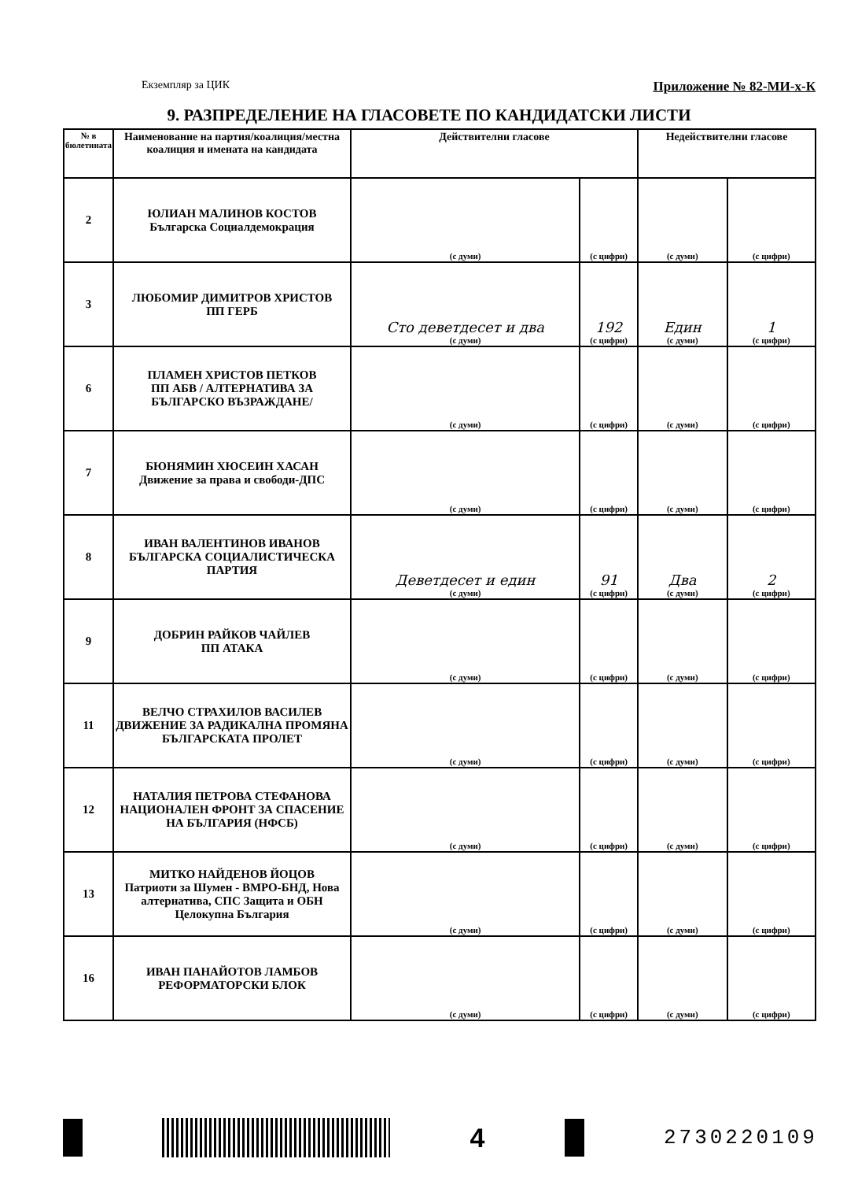Екземпляр за ЦИК Приложение № 82-МИ-х-К
9. РАЗПРЕДЕЛЕНИЕ НА ГЛАСОВЕТЕ ПО КАНДИДАТСКИ ЛИСТИ
| № в бюлетината | Наименование на партия/коалиция/местна коалиция и имената на кандидата | Действителни гласове | | Недействителни гласове | |
| --- | --- | --- | --- | --- | --- |
| 2 | ЮЛИАН МАЛИНОВ КОСТОВ Българска Социалдемокрация | (с думи) | (с цифри) | (с думи) | (с цифри) |
| 3 | ЛЮБОМИР ДИМИТРОВ ХРИСТОВ ПП ГЕРБ | Сто деветдесет и два (с думи) | 192 (с цифри) | Един (с думи) | 1 (с цифри) |
| 6 | ПЛАМЕН ХРИСТОВ ПЕТКОВ ПП АБВ / АЛТЕРНАТИВА ЗА БЪЛГАРСКО ВЪЗРАЖДАНЕ/ | (с думи) | (с цифри) | (с думи) | (с цифри) |
| 7 | БЮНЯМИН ХЮСЕИН ХАСАН Движение за права и свободи-ДПС | (с думи) | (с цифри) | (с думи) | (с цифри) |
| 8 | ИВАН ВАЛЕНТИНОВ ИВАНОВ БЪЛГАРСКА СОЦИАЛИСТИЧЕСКА ПАРТИЯ | Деветдесет и един (с думи) | 91 (с цифри) | Два (с думи) | 2 (с цифри) |
| 9 | ДОБРИН РАЙКОВ ЧАЙЛЕВ ПП АТАКА | (с думи) | (с цифри) | (с думи) | (с цифри) |
| 11 | ВЕЛЧО СТРАХИЛОВ ВАСИЛЕВ ДВИЖЕНИЕ ЗА РАДИКАЛНА ПРОМЯНА БЪЛГАРСКАТА ПРОЛЕТ | (с думи) | (с цифри) | (с думи) | (с цифри) |
| 12 | НАТАЛИЯ ПЕТРОВА СТЕФАНОВА НАЦИОНАЛЕН ФРОНТ ЗА СПАСЕНИЕ НА БЪЛГАРИЯ (НФСБ) | (с думи) | (с цифри) | (с думи) | (с цифри) |
| 13 | МИТКО НАЙДЕНОВ ЙОЦОВ Патриоти за Шумен - ВМРО-БНД, Нова алтернатива, СПС Защита и ОБН Целокупна България | (с думи) | (с цифри) | (с думи) | (с цифри) |
| 16 | ИВАН ПАНАЙОТОВ ЛАМБОВ РЕФОРМАТОРСКИ БЛОК | (с думи) | (с цифри) | (с думи) | (с цифри) |
4
2730220109